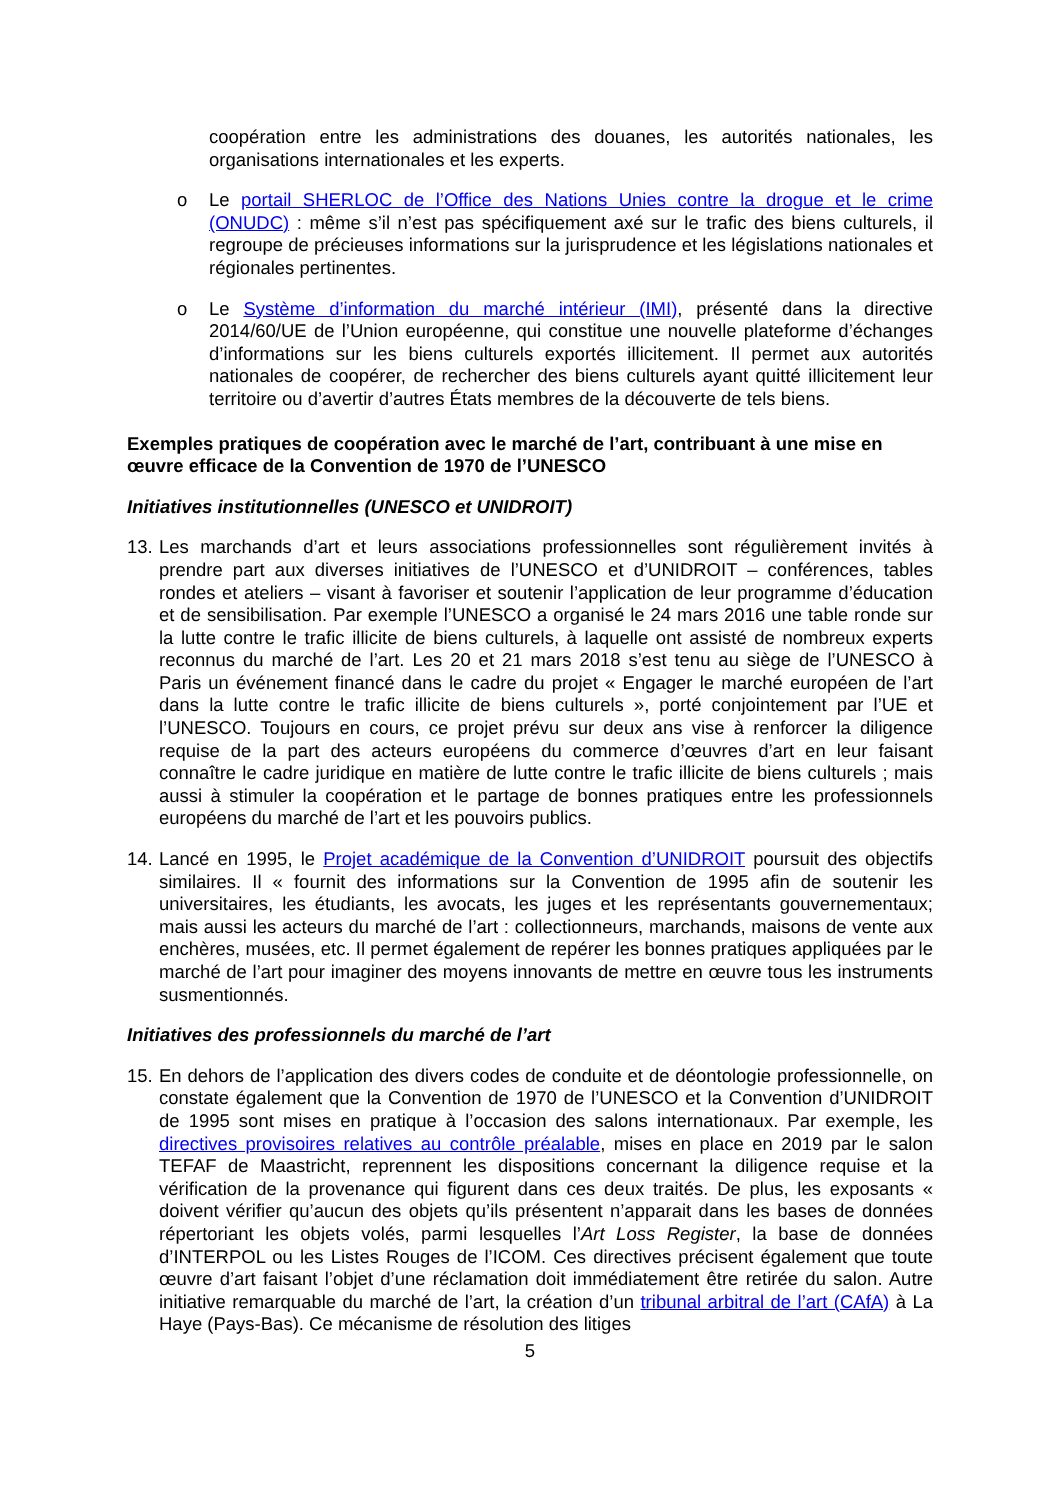coopération entre les administrations des douanes, les autorités nationales, les organisations internationales et les experts.
o Le portail SHERLOC de l’Office des Nations Unies contre la drogue et le crime (ONUDC) : même s’il n’est pas spécifiquement axé sur le trafic des biens culturels, il regroupe de précieuses informations sur la jurisprudence et les législations nationales et régionales pertinentes.
o Le Système d’information du marché intérieur (IMI), présenté dans la directive 2014/60/UE de l’Union européenne, qui constitue une nouvelle plateforme d’échanges d’informations sur les biens culturels exportés illicitement. Il permet aux autorités nationales de coopérer, de rechercher des biens culturels ayant quitté illicitement leur territoire ou d’avertir d’autres États membres de la découverte de tels biens.
Exemples pratiques de coopération avec le marché de l’art, contribuant à une mise en œuvre efficace de la Convention de 1970 de l’UNESCO
Initiatives institutionnelles (UNESCO et UNIDROIT)
13.
Les marchands d’art et leurs associations professionnelles sont régulièrement invités à prendre part aux diverses initiatives de l’UNESCO et d’UNIDROIT – conférences, tables rondes et ateliers – visant à favoriser et soutenir l’application de leur programme d’éducation et de sensibilisation. Par exemple l’UNESCO a organisé le 24 mars 2016 une table ronde sur la lutte contre le trafic illicite de biens culturels, à laquelle ont assisté de nombreux experts reconnus du marché de l’art. Les 20 et 21 mars 2018 s’est tenu au siège de l’UNESCO à Paris un événement financé dans le cadre du projet « Engager le marché européen de l’art dans la lutte contre le trafic illicite de biens culturels », porté conjointement par l’UE et l’UNESCO. Toujours en cours, ce projet prévu sur deux ans vise à renforcer la diligence requise de la part des acteurs européens du commerce d’œuvres d’art en leur faisant connaître le cadre juridique en matière de lutte contre le trafic illicite de biens culturels ; mais aussi à stimuler la coopération et le partage de bonnes pratiques entre les professionnels européens du marché de l’art et les pouvoirs publics.
14.
Lancé en 1995, le Projet académique de la Convention d’UNIDROIT poursuit des objectifs similaires. Il « fournit des informations sur la Convention de 1995 afin de soutenir les universitaires, les étudiants, les avocats, les juges et les représentants gouvernementaux; mais aussi les acteurs du marché de l’art : collectionneurs, marchands, maisons de vente aux enchères, musées, etc. Il permet également de repérer les bonnes pratiques appliquées par le marché de l’art pour imaginer des moyens innovants de mettre en œuvre tous les instruments susmentionnés.
Initiatives des professionnels du marché de l’art
15.
En dehors de l’application des divers codes de conduite et de déontologie professionnelle, on constate également que la Convention de 1970 de l’UNESCO et la Convention d’UNIDROIT de 1995 sont mises en pratique à l’occasion des salons internationaux. Par exemple, les directives provisoires relatives au contrôle préalable, mises en place en 2019 par le salon TEFAF de Maastricht, reprennent les dispositions concernant la diligence requise et la vérification de la provenance qui figurent dans ces deux traités. De plus, les exposants « doivent vérifier qu’aucun des objets qu’ils présentent n’apparait dans les bases de données répertoriant les objets volés, parmi lesquelles l’Art Loss Register, la base de données d’INTERPOL ou les Listes Rouges de l’ICOM. Ces directives précisent également que toute œuvre d’art faisant l’objet d’une réclamation doit immédiatement être retirée du salon. Autre initiative remarquable du marché de l’art, la création d’un tribunal arbitral de l’art (CAfA) à La Haye (Pays-Bas). Ce mécanisme de résolution des litiges
5